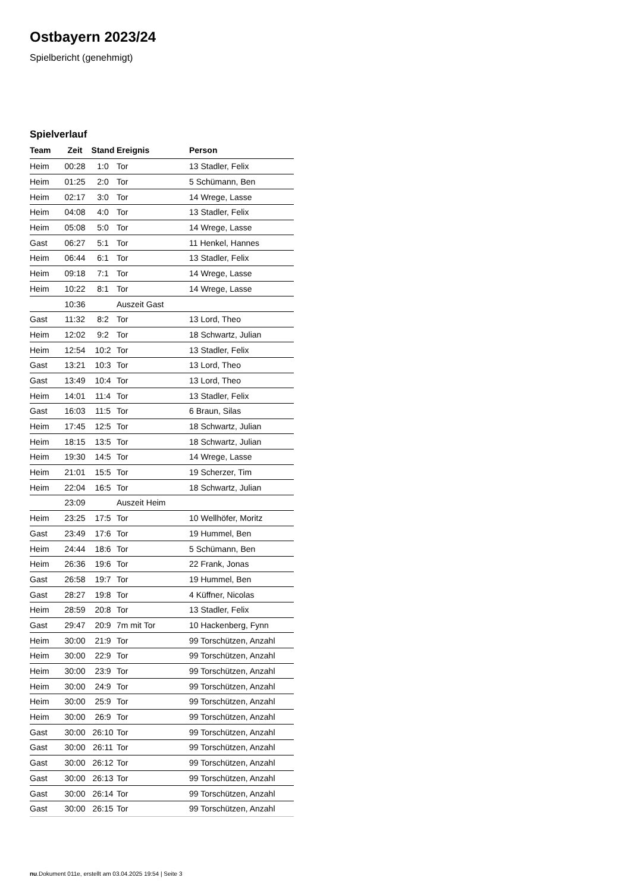Ostbayern 2023/24
Spielbericht (genehmigt)
Spielverlauf
| Team | Zeit | Stand | Ereignis | Person |
| --- | --- | --- | --- | --- |
| Heim | 00:28 | 1:0 | Tor | 13 Stadler, Felix |
| Heim | 01:25 | 2:0 | Tor | 5 Schümann, Ben |
| Heim | 02:17 | 3:0 | Tor | 14 Wrege, Lasse |
| Heim | 04:08 | 4:0 | Tor | 13 Stadler, Felix |
| Heim | 05:08 | 5:0 | Tor | 14 Wrege, Lasse |
| Gast | 06:27 | 5:1 | Tor | 11 Henkel, Hannes |
| Heim | 06:44 | 6:1 | Tor | 13 Stadler, Felix |
| Heim | 09:18 | 7:1 | Tor | 14 Wrege, Lasse |
| Heim | 10:22 | 8:1 | Tor | 14 Wrege, Lasse |
| | 10:36 | | Auszeit Gast | |
| Gast | 11:32 | 8:2 | Tor | 13 Lord, Theo |
| Heim | 12:02 | 9:2 | Tor | 18 Schwartz, Julian |
| Heim | 12:54 | 10:2 | Tor | 13 Stadler, Felix |
| Gast | 13:21 | 10:3 | Tor | 13 Lord, Theo |
| Gast | 13:49 | 10:4 | Tor | 13 Lord, Theo |
| Heim | 14:01 | 11:4 | Tor | 13 Stadler, Felix |
| Gast | 16:03 | 11:5 | Tor | 6 Braun, Silas |
| Heim | 17:45 | 12:5 | Tor | 18 Schwartz, Julian |
| Heim | 18:15 | 13:5 | Tor | 18 Schwartz, Julian |
| Heim | 19:30 | 14:5 | Tor | 14 Wrege, Lasse |
| Heim | 21:01 | 15:5 | Tor | 19 Scherzer, Tim |
| Heim | 22:04 | 16:5 | Tor | 18 Schwartz, Julian |
| | 23:09 | | Auszeit Heim | |
| Heim | 23:25 | 17:5 | Tor | 10 Wellhöfer, Moritz |
| Gast | 23:49 | 17:6 | Tor | 19 Hummel, Ben |
| Heim | 24:44 | 18:6 | Tor | 5 Schümann, Ben |
| Heim | 26:36 | 19:6 | Tor | 22 Frank, Jonas |
| Gast | 26:58 | 19:7 | Tor | 19 Hummel, Ben |
| Gast | 28:27 | 19:8 | Tor | 4 Küffner, Nicolas |
| Heim | 28:59 | 20:8 | Tor | 13 Stadler, Felix |
| Gast | 29:47 | 20:9 | 7m mit Tor | 10 Hackenberg, Fynn |
| Heim | 30:00 | 21:9 | Tor | 99 Torschützen, Anzahl |
| Heim | 30:00 | 22:9 | Tor | 99 Torschützen, Anzahl |
| Heim | 30:00 | 23:9 | Tor | 99 Torschützen, Anzahl |
| Heim | 30:00 | 24:9 | Tor | 99 Torschützen, Anzahl |
| Heim | 30:00 | 25:9 | Tor | 99 Torschützen, Anzahl |
| Heim | 30:00 | 26:9 | Tor | 99 Torschützen, Anzahl |
| Gast | 30:00 | 26:10 | Tor | 99 Torschützen, Anzahl |
| Gast | 30:00 | 26:11 | Tor | 99 Torschützen, Anzahl |
| Gast | 30:00 | 26:12 | Tor | 99 Torschützen, Anzahl |
| Gast | 30:00 | 26:13 | Tor | 99 Torschützen, Anzahl |
| Gast | 30:00 | 26:14 | Tor | 99 Torschützen, Anzahl |
| Gast | 30:00 | 26:15 | Tor | 99 Torschützen, Anzahl |
nu.Dokument 011e, erstellt am 03.04.2025 19:54 | Seite 3